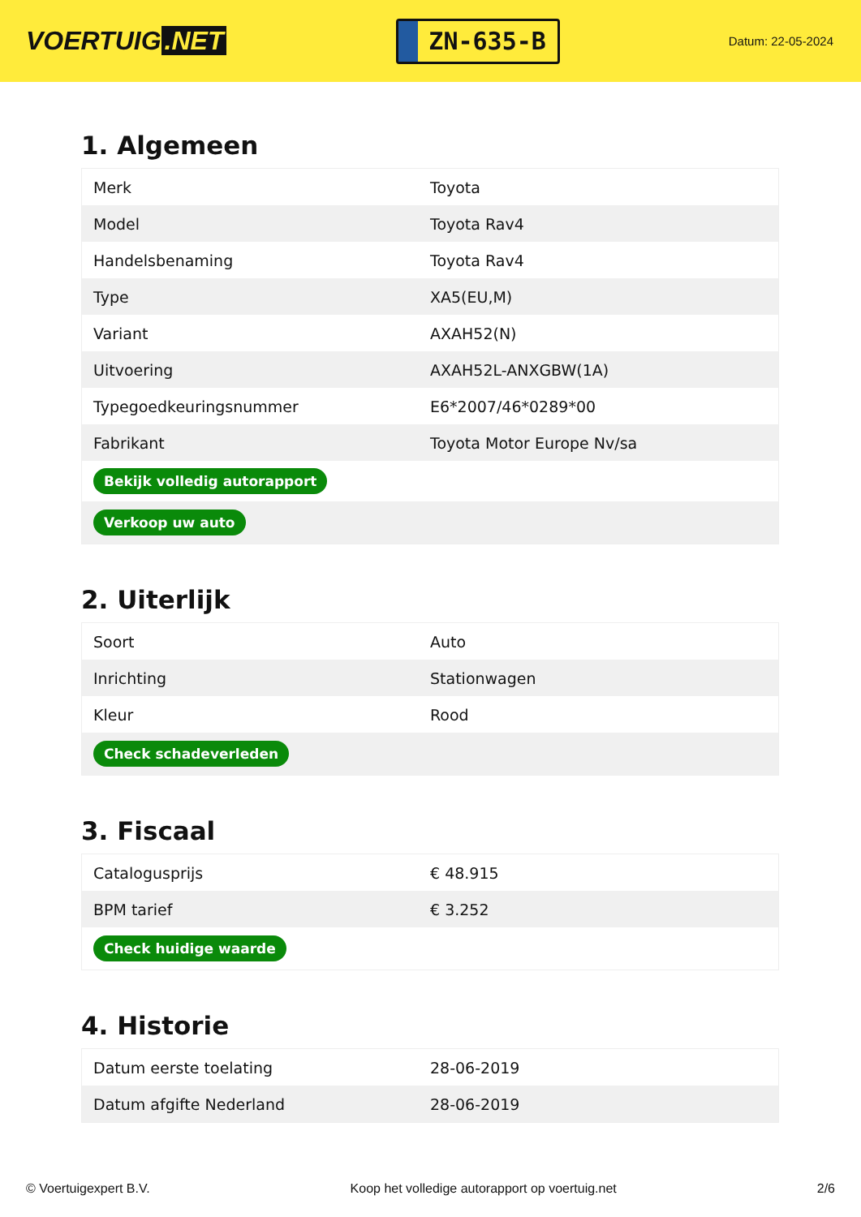VOERTUIG.NET
ZN-635-B
Datum: 22-05-2024
1. Algemeen
| Merk | Toyota |
| Model | Toyota Rav4 |
| Handelsbenaming | Toyota Rav4 |
| Type | XA5(EU,M) |
| Variant | AXAH52(N) |
| Uitvoering | AXAH52L-ANXGBW(1A) |
| Typegoedkeuringsnummer | E6*2007/46*0289*00 |
| Fabrikant | Toyota Motor Europe Nv/sa |
| Bekijk volledig autorapport | |
| Verkoop uw auto | |
2. Uiterlijk
| Soort | Auto |
| Inrichting | Stationwagen |
| Kleur | Rood |
| Check schadeverleden | |
3. Fiscaal
| Catalogusprijs | € 48.915 |
| BPM tarief | € 3.252 |
| Check huidige waarde | |
4. Historie
| Datum eerste toelating | 28-06-2019 |
| Datum afgifte Nederland | 28-06-2019 |
© Voertuigexpert B.V. Koop het volledige autorapport op voertuig.net 2/6